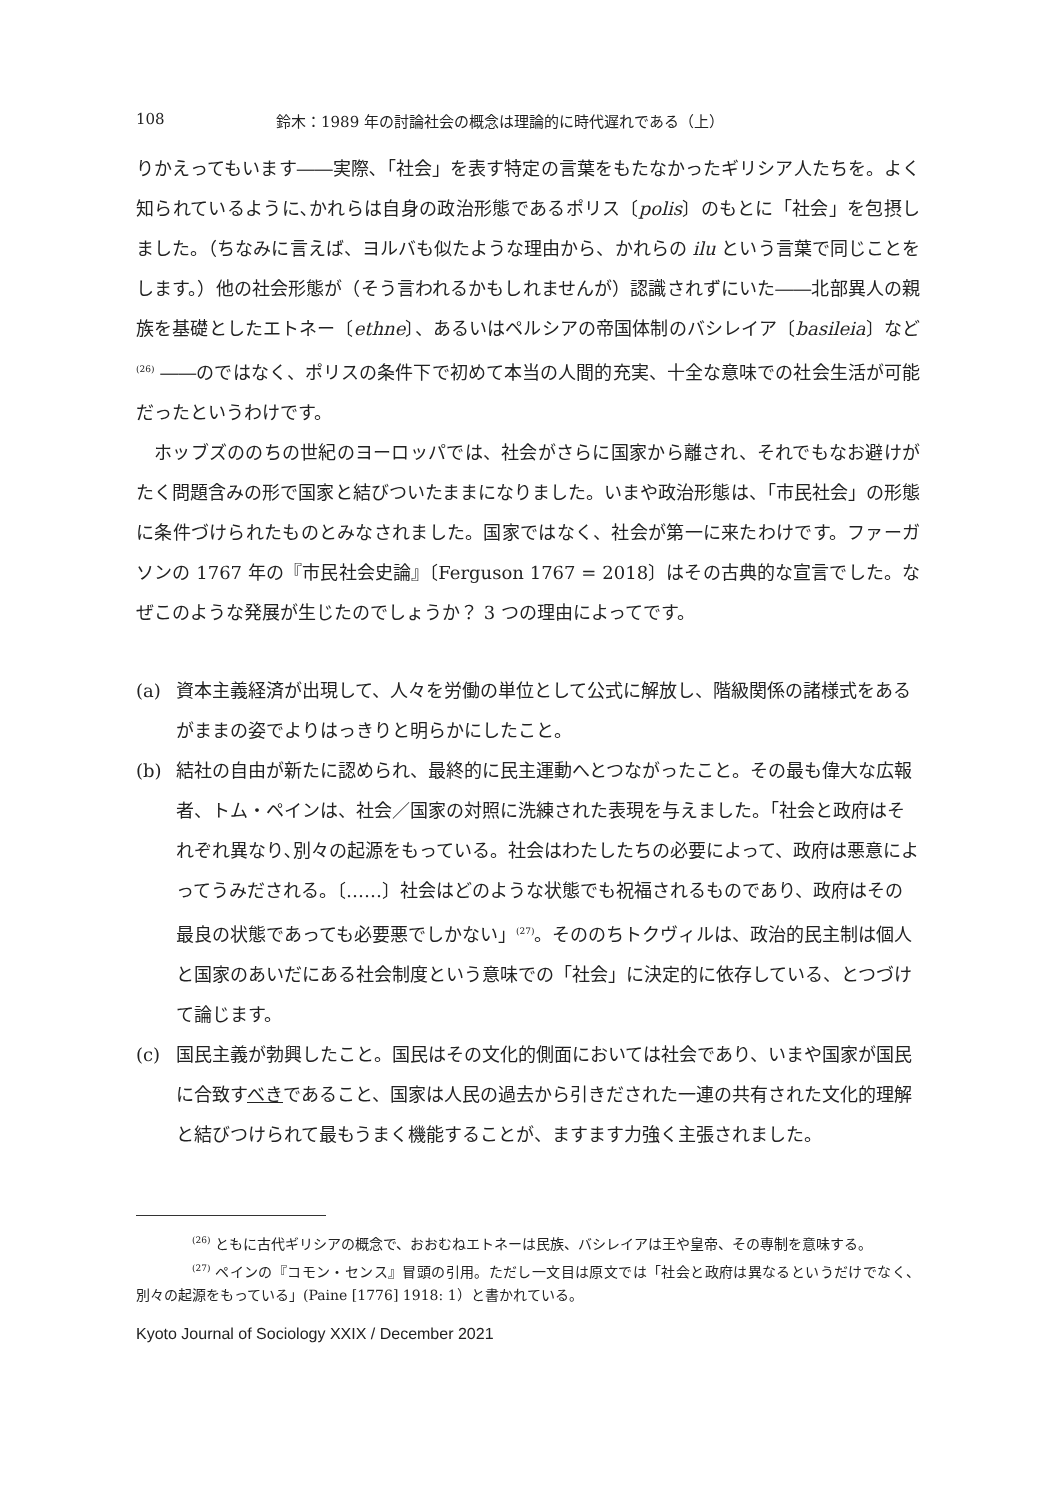108 鈴木：1989 年の討論社会の概念は理論的に時代遅れである（上）
りかえってもいます――実際､「社会」を表す特定の言葉をもたなかったギリシア人たちを。よく知られているように､かれらは自身の政治形態であるポリス〔polis〕のもとに「社会」を包摂しました。（ちなみに言えば、ヨルバも似たような理由から、かれらの ilu という言葉で同じことをします。）他の社会形態が（そう言われるかもしれませんが）認識されずにいた――北部異人の親族を基礎としたエトネー〔ethne〕、あるいはペルシアの帝国体制のバシレイア〔basileia〕など <sup>(26)</sup> ――のではなく、ポリスの条件下で初めて本当の人間的充実、十全な意味での社会生活が可能だったというわけです。
ホッブズののちの世紀のヨーロッパでは、社会がさらに国家から離され、それでもなお避けがたく問題含みの形で国家と結びついたままになりました。いまや政治形態は、「市民社会」の形態に条件づけられたものとみなされました。国家ではなく、社会が第一に来たわけです。ファーガソンの 1767 年の『市民社会史論』〔Ferguson 1767 = 2018〕はその古典的な宣言でした。なぜこのような発展が生じたのでしょうか？ 3 つの理由によってです。
(a) 資本主義経済が出現して、人々を労働の単位として公式に解放し、階級関係の諸様式をあるがままの姿でよりはっきりと明らかにしたこと。
(b) 結社の自由が新たに認められ、最終的に民主運動へとつながったこと。その最も偉大な広報者、トム・ペインは、社会／国家の対照に洗練された表現を与えました。「社会と政府はそれぞれ異なり､別々の起源をもっている。社会はわたしたちの必要によって、政府は悪意によってうみだされる。〔……〕社会はどのような状態でも祝福されるものであり、政府はその最良の状態であっても必要悪でしかない」<sup>(27)</sup>。そののちトクヴィルは、政治的民主制は個人と国家のあいだにある社会制度という意味での「社会」に決定的に依存している、とつづけて論じます。
(c) 国民主義が勃興したこと。国民はその文化的側面においては社会であり、いまや国家が国民に合致すべきであること、国家は人民の過去から引きだされた一連の共有された文化的理解と結びつけられて最もうまく機能することが、ますます力強く主張されました。
<sup>(26)</sup> ともに古代ギリシアの概念で、おおむねエトネーは民族、バシレイアは王や皇帝、その専制を意味する。
<sup>(27)</sup> ペインの『コモン・センス』冒頭の引用。ただし一文目は原文では「社会と政府は異なるというだけでなく、別々の起源をもっている」(Paine [1776] 1918: 1）と書かれている。
Kyoto Journal of Sociology XXIX / December 2021